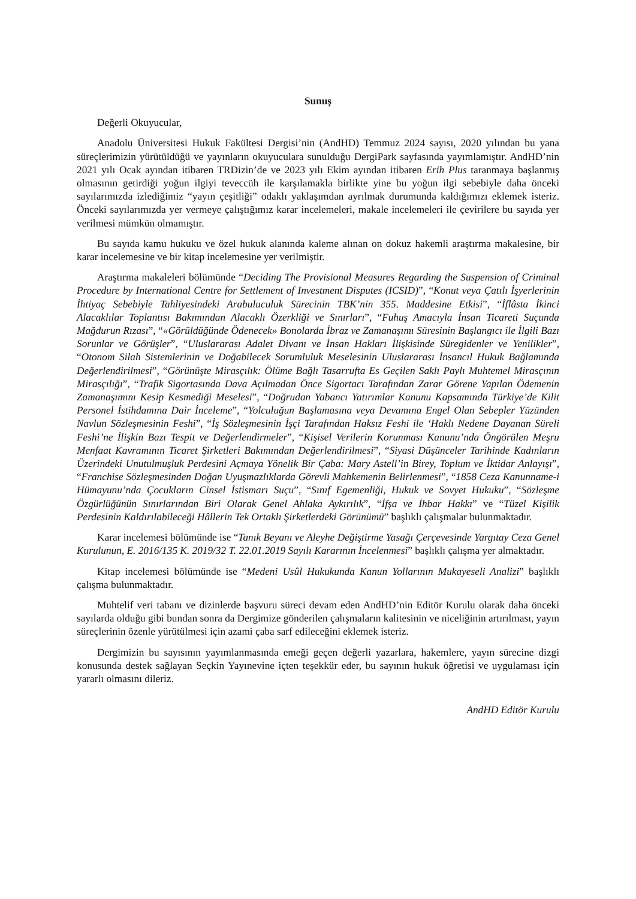Sunuş
Değerli Okuyucular,
Anadolu Üniversitesi Hukuk Fakültesi Dergisi’nin (AndHD) Temmuz 2024 sayısı, 2020 yılından bu yana süreçlerimizin yürütüldüğü ve yayınların okuyuculara sunulduğu DergiPark sayfasında yayımlamıştır. AndHD’nin 2021 yılı Ocak ayından itibaren TRDizin’de ve 2023 yılı Ekim ayından itibaren Erih Plus taranmaya başlanmış olmasının getirdiği yoğun ilgiyi teveccüh ile karşılamakla birlikte yine bu yoğun ilgi sebebiyle daha önceki sayılarımızda izlediğimiz “yayın çeşitliği” odaklı yaklaşımdan ayrılmak durumunda kaldığımızı eklemek isteriz. Önceki sayılarımızda yer vermeye çalıştığımız karar incelemeleri, makale incelemeleri ile çevirilere bu sayıda yer verilmesi mümkün olmamıştır.
Bu sayıda kamu hukuku ve özel hukuk alanında kaleme alınan on dokuz hakemli araştırma makalesine, bir karar incelemesine ve bir kitap incelemesine yer verilmiştir.
Araştırma makaleleri bölümünde “Deciding The Provisional Measures Regarding the Suspension of Criminal Procedure by International Centre for Settlement of Investment Disputes (ICSID)”, “Konut veya Çatılı İşyerlerinin İhtiyaç Sebebiyle Tahliyesindeki Arabuluculuk Sürecinin TBK’nin 355. Maddesine Etkisi”, “İflâsta İkinci Alacaklılar Toplantısı Bakımından Alacaklı Özerkliği ve Sınırları”, “Fuhuş Amacıyla İnsan Ticareti Suçunda Mağdurun Rızası”, “«Görüldüğünde Ödenecek» Bonolarda İbraz ve Zamanaşımı Süresinin Başlangıcı ile İlgili Bazı Sorunlar ve Görüşler”, “Uluslararası Adalet Divanı ve İnsan Hakları İlişkisinde Süregidenler ve Yenilikler”, “Otonom Silah Sistemlerinin ve Doğabilecek Sorumluluk Meselesinin Uluslararası İnsancıl Hukuk Bağlamında Değerlendirilmesi”, “Görünüşte Mirasçılık: Ölüme Bağlı Tasarrufta Es Geçilen Saklı Paylı Muhtemel Mirasçının Mirasçılığı”, “Trafik Sigortasında Dava Açılmadan Önce Sigortacı Tarafından Zarar Görene Yapılan Ödemenin Zamanaşımını Kesip Kesmediği Meselesi”, “Doğrudan Yabancı Yatırımlar Kanunu Kapsamında Türkiye’de Kilit Personel İstihdamına Dair İnceleme”, “Yolculuğun Başlamasına veya Devamına Engel Olan Sebepler Yüzünden Navlun Sözleşmesinin Feshi”, “İş Sözleşmesinin İşçi Tarafından Haksız Feshi ile ‘Haklı Nedene Dayanan Süreli Feshi’ne İlişkin Bazı Tespit ve Değerlendirmeler”, “Kişisel Verilerin Korunması Kanunu’nda Öngörülen Meşru Menfaat Kavramının Ticaret Şirketleri Bakımından Değerlendirilmesi”, “Siyasi Düşünceler Tarihinde Kadınların Üzerindeki Unutulmuşluk Perdesini Açmaya Yönelik Bir Çaba: Mary Astell’in Birey, Toplum ve İktidar Anlayışı”, “Franchise Sözleşmesinden Doğan Uyuşmazlıklarda Görevli Mahkemenin Belirlenmesi”, “1858 Ceza Kanunname-i Hümayunu’nda Çocukların Cinsel İstismarı Suçu”, “Sınıf Egemenliği, Hukuk ve Sovyet Hukuku”, “Sözleşme Özgürlüğünün Sınırlarından Biri Olarak Genel Ahlaka Aykırılık”, “İfşa ve İhbar Hakkı” ve “Tüzel Kişilik Perdesinin Kaldırılabileceği Hâllerin Tek Ortaklı Şirketlerdeki Görünümü” başlıklı çalışmalar bulunmaktadır.
Karar incelemesi bölümünde ise “Tanık Beyanı ve Aleyhe Değiştirme Yasağı Çerçevesinde Yargıtay Ceza Genel Kurulunun, E. 2016/135 K. 2019/32 T. 22.01.2019 Sayılı Kararının İncelenmesi” başlıklı çalışma yer almaktadır.
Kitap incelemesi bölümünde ise “Medeni Usûl Hukukunda Kanun Yollarının Mukayeseli Analizi” başlıklı çalışma bulunmaktadır.
Muhtelif veri tabanı ve dizinlerde başvuru süreci devam eden AndHD’nin Editör Kurulu olarak daha önceki sayılarda olduğu gibi bundan sonra da Dergimize gönderilen çalışmaların kalitesinin ve niceliğinin artırılması, yayın süreçlerinin özenle yürütülmesi için azami çaba sarf edileceğini eklemek isteriz.
Dergimizin bu sayısının yayımlanmasında emeği geçen değerli yazarlara, hakemlere, yayın sürecine dizgi konusunda destek sağlayan Seçkin Yayınevine içten teşekkür eder, bu sayının hukuk öğretisi ve uygulaması için yararlı olmasını dileriz.
AndHD Editör Kurulu